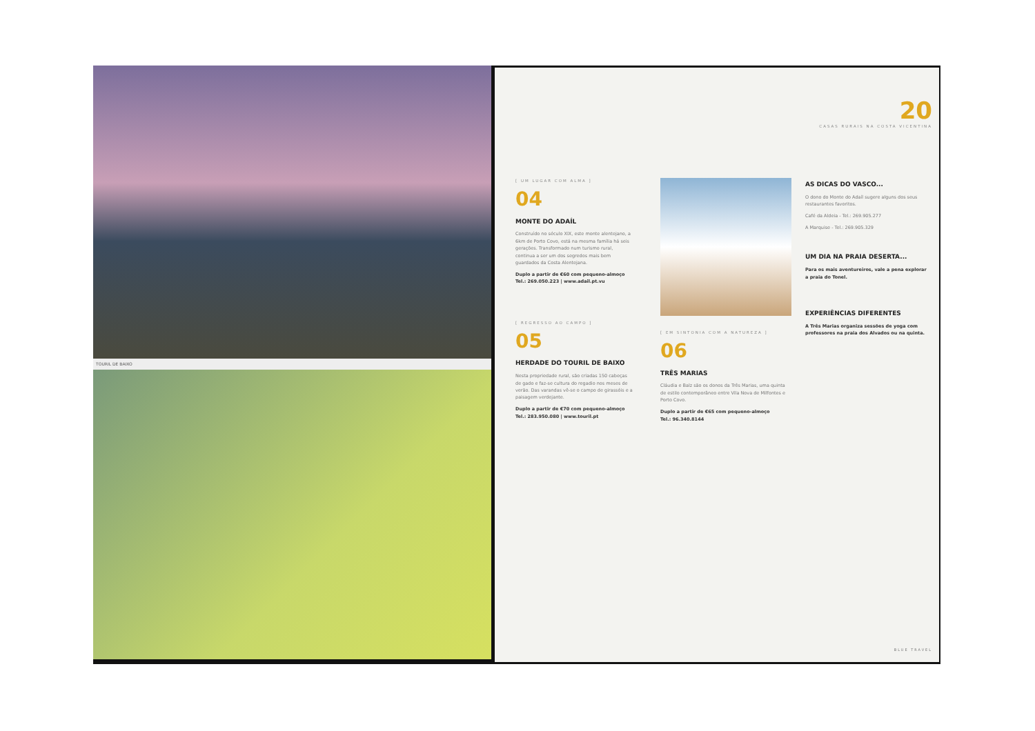TOURIL DE BAIXO
20
CASAS RURAIS NA COSTA VICENTINA
[ UM LUGAR COM ALMA ]
04
MONTE DO ADAÍL
Construído no século XIX, este monte alentejano, a 6km de Porto Covo, está na mesma família há seis gerações. Transformado num turismo rural, continua a ser um dos segredos mais bem guardados da Costa Alentejana.
Duplo a partir de €60 com pequeno-almoço
Tel.: 269.050.223 | www.adail.pt.vu
[ REGRESSO AO CAMPO ]
05
HERDADE DO TOURIL DE BAIXO
Nesta propriedade rural, são criadas 150 cabeças de gado e faz-se cultura do regadio nos meses de verão. Das varandas vê-se o campo de girassóis e a paisagem verdejante.
Duplo a partir de €70 com pequeno-almoço
Tel.: 283.950.080 | www.touril.pt
[ EM SINTONIA COM A NATUREZA ]
06
TRÊS MARIAS
Cláudia e Balz são os donos da Três Marias, uma quinta de estilo contemporâneo entre Vila Nova de Milfontes e Porto Covo.
Duplo a partir de €65 com pequeno-almoço
Tel.: 96.340.8144
AS DICAS DO VASCO...
O dono do Monte do Adaíl sugere alguns dos seus restaurantes favoritos.
Café da Aldeia - Tel.: 269.905.277
A Marquise - Tel.: 269.905.329
UM DIA NA PRAIA DESERTA...
Para os mais aventureiros, vale a pena explorar a praia do Tonel.
EXPERIÊNCIAS DIFERENTES
A Três Marias organiza sessões de yoga com professores na praia dos Alvados ou na quinta.
BLUE TRAVEL